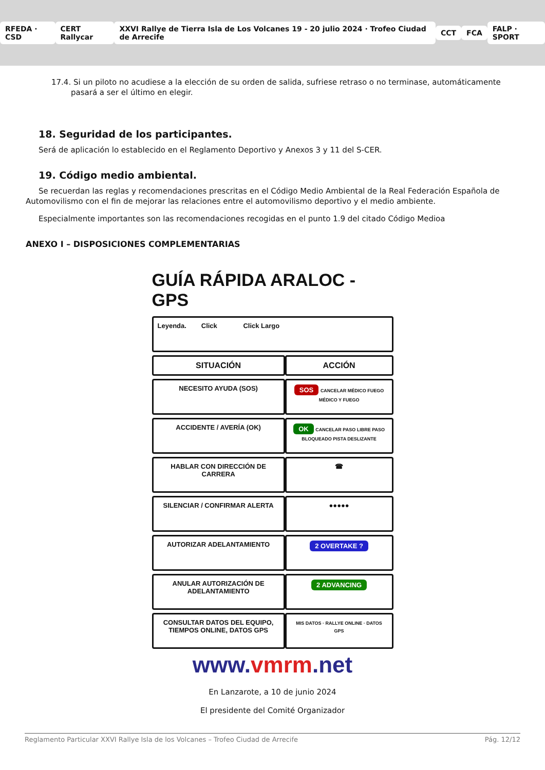RFEDA · CSD CERT Rallycar
XXVI Rallye de Tierra Isla de Los Volcanes 19 - 20 julio 2024 · Trofeo Ciudad de Arrecife
CCT FCA FALP · SPORT
17.4. Si un piloto no acudiese a la elección de su orden de salida, sufriese retraso o no terminase, automáticamente pasará a ser el último en elegir.
18. Seguridad de los participantes.
Será de aplicación lo establecido en el Reglamento Deportivo y Anexos 3 y 11 del S-CER.
19. Código medio ambiental.
Se recuerdan las reglas y recomendaciones prescritas en el Código Medio Ambiental de la Real Federación Española de Automovilismo con el fin de mejorar las relaciones entre el automovilismo deportivo y el medio ambiente.
Especialmente importantes son las recomendaciones recogidas en el punto 1.9 del citado Código Medioa
ANEXO I – DISPOSICIONES COMPLEMENTARIAS
GUÍA RÁPIDA ARALOC - GPS
| Leyenda. Click Click Largo | |
| SITUACIÓN | ACCIÓN |
| NECESITO AYUDA (SOS) | SOS CANCELAR MÉDICO FUEGO MÉDICO Y FUEGO |
| ACCIDENTE / AVERÍA (OK) | OK CANCELAR PASO LIBRE PASO BLOQUEADO PISTA DESLIZANTE |
| HABLAR CON DIRECCIÓN DE CARRERA | ☎ |
| SILENCIAR / CONFIRMAR ALERTA | ●●●●● |
| AUTORIZAR ADELANTAMIENTO | 2 OVERTAKE ? |
| ANULAR AUTORIZACIÓN DE ADELANTAMIENTO | 2 ADVANCING |
| CONSULTAR DATOS DEL EQUIPO, TIEMPOS ONLINE, DATOS GPS | MIS DATOS · RALLYE ONLINE · DATOS GPS |
www.vmrm.net
En Lanzarote, a 10 de junio 2024
El presidente del Comité Organizador
Reglamento Particular XXVI Rallye Isla de los Volcanes – Trofeo Ciudad de Arrecife Pág. 12/12